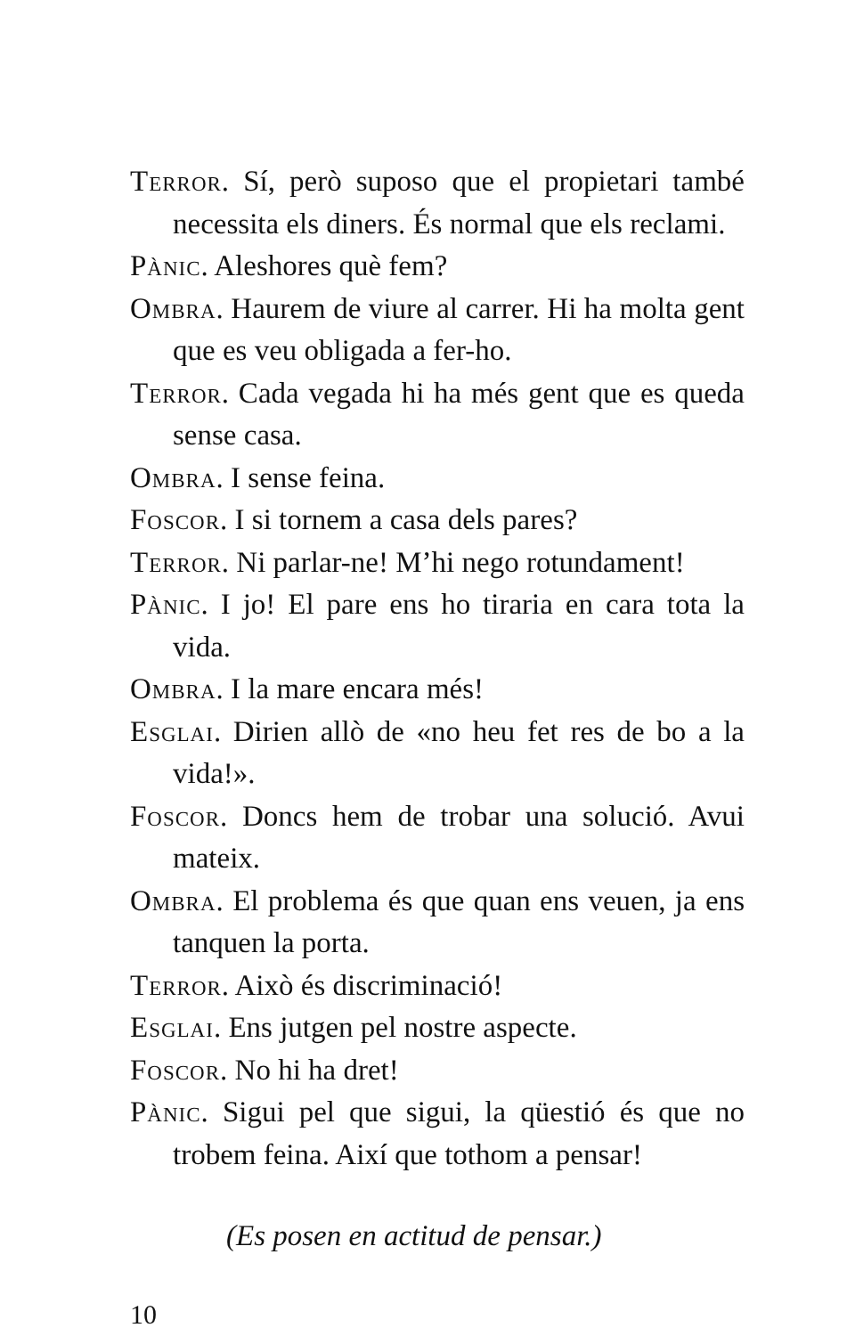Terror. Sí, però suposo que el propietari també necessita els diners. És normal que els reclami.
Pànic. Aleshores què fem?
Ombra. Haurem de viure al carrer. Hi ha molta gent que es veu obligada a fer-ho.
Terror. Cada vegada hi ha més gent que es queda sense casa.
Ombra. I sense feina.
Foscor. I si tornem a casa dels pares?
Terror. Ni parlar-ne! M’hi nego rotundament!
Pànic. I jo! El pare ens ho tiraria en cara tota la vida.
Ombra. I la mare encara més!
Esglai. Dirien allò de «no heu fet res de bo a la vida!».
Foscor. Doncs hem de trobar una solució. Avui mateix.
Ombra. El problema és que quan ens veuen, ja ens tanquen la porta.
Terror. Això és discriminació!
Esglai. Ens jutgen pel nostre aspecte.
Foscor. No hi ha dret!
Pànic. Sigui pel que sigui, la qüestió és que no trobem feina. Així que tothom a pensar!
(Es posen en actitud de pensar.)
10